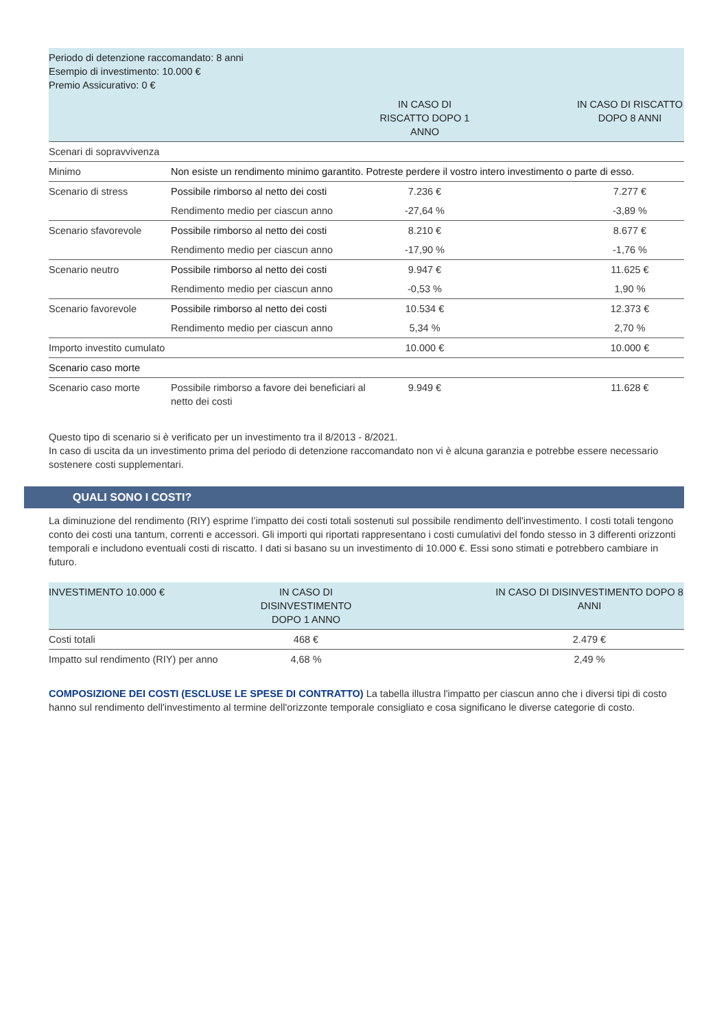| Periodo di detenzione raccomandato: 8 anni Esempio di investimento: 10.000 € Premio Assicurativo: 0 € | | | |
| | | IN CASO DI RISCATTO DOPO 1 ANNO | IN CASO DI RISCATTO DOPO 8 ANNI |
| Scenari di sopravvivenza | | | |
| Minimo | Non esiste un rendimento minimo garantito. Potreste perdere il vostro intero investimento o parte di esso. | | |
| Scenario di stress | Possibile rimborso al netto dei costi | 7.236 € | 7.277 € |
| | Rendimento medio per ciascun anno | -27,64 % | -3,89 % |
| Scenario sfavorevole | Possibile rimborso al netto dei costi | 8.210 € | 8.677 € |
| | Rendimento medio per ciascun anno | -17,90 % | -1,76 % |
| Scenario neutro | Possibile rimborso al netto dei costi | 9.947 € | 11.625 € |
| | Rendimento medio per ciascun anno | -0,53 % | 1,90 % |
| Scenario favorevole | Possibile rimborso al netto dei costi | 10.534 € | 12.373 € |
| | Rendimento medio per ciascun anno | 5,34 % | 2,70 % |
| Importo investito cumulato | | 10.000 € | 10.000 € |
| Scenario caso morte | | | |
| Scenario caso morte | Possibile rimborso a favore dei beneficiari al netto dei costi | 9.949 € | 11.628 € |
Questo tipo di scenario si è verificato per un investimento tra il 8/2013 - 8/2021.
In caso di uscita da un investimento prima del periodo di detenzione raccomandato non vi è alcuna garanzia e potrebbe essere necessario sostenere costi supplementari.
QUALI SONO I COSTI?
La diminuzione del rendimento (RIY) esprime l’impatto dei costi totali sostenuti sul possibile rendimento dell'investimento. I costi totali tengono conto dei costi una tantum, correnti e accessori. Gli importi qui riportati rappresentano i costi cumulativi del fondo stesso in 3 differenti orizzonti temporali e includono eventuali costi di riscatto. I dati si basano su un investimento di 10.000 €. Essi sono stimati e potrebbero cambiare in futuro.
| INVESTIMENTO 10.000 € | IN CASO DI DISINVESTIMENTO DOPO 1 ANNO | IN CASO DI DISINVESTIMENTO DOPO 8 ANNI |
| --- | --- | --- |
| Costi totali | 468 € | 2.479 € |
| Impatto sul rendimento (RIY) per anno | 4,68 % | 2,49 % |
COMPOSIZIONE DEI COSTI (ESCLUSE LE SPESE DI CONTRATTO) La tabella illustra l'impatto per ciascun anno che i diversi tipi di costo hanno sul rendimento dell'investimento al termine dell'orizzonte temporale consigliato e cosa significano le diverse categorie di costo.